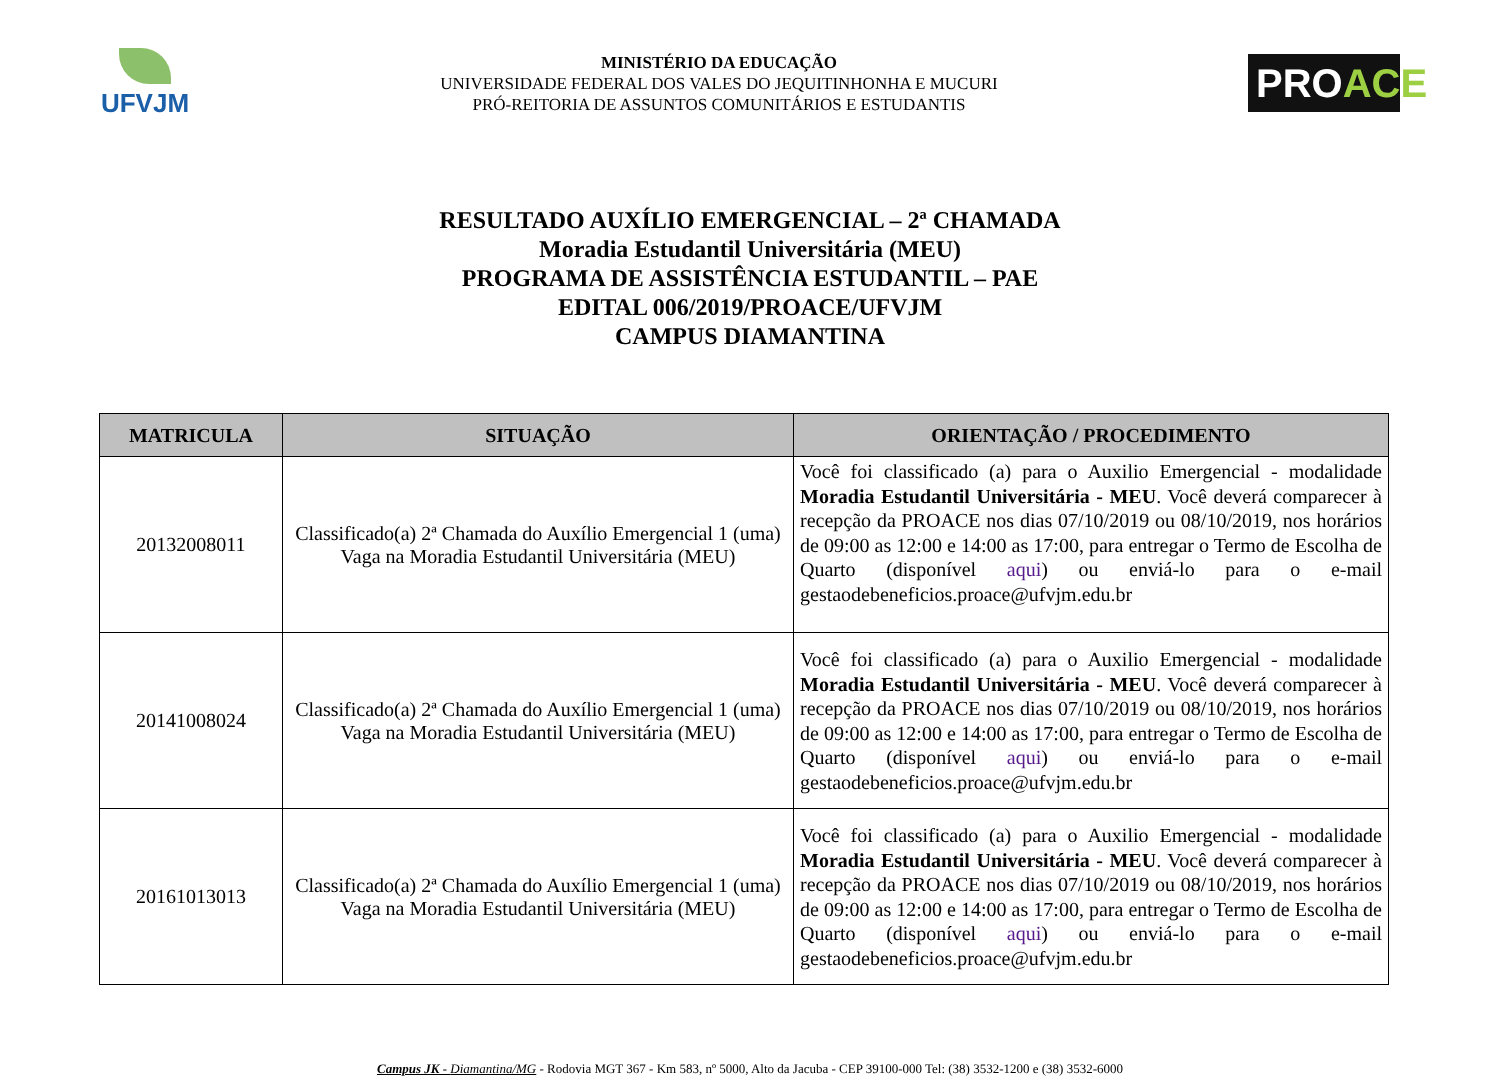UFVJM
MINISTÉRIO DA EDUCAÇÃO
UNIVERSIDADE FEDERAL DOS VALES DO JEQUITINHONHA E MUCURI
PRÓ-REITORIA DE ASSUNTOS COMUNITÁRIOS E ESTUDANTIS
PROACE
RESULTADO AUXÍLIO EMERGENCIAL – 2ª CHAMADA
Moradia Estudantil Universitária (MEU)
PROGRAMA DE ASSISTÊNCIA ESTUDANTIL – PAE
EDITAL 006/2019/PROACE/UFVJM
CAMPUS DIAMANTINA
| MATRICULA | SITUAÇÃO | ORIENTAÇÃO / PROCEDIMENTO |
| --- | --- | --- |
| 20132008011 | Classificado(a) 2ª Chamada do Auxílio Emergencial 1 (uma) Vaga na Moradia Estudantil Universitária (MEU) | Você foi classificado (a) para o Auxilio Emergencial - modalidade Moradia Estudantil Universitária - MEU . Você deverá comparecer à recepção da PROACE nos dias 07/10/2019 ou 08/10/2019, nos horários de 09:00 as 12:00 e 14:00 as 17:00, para entregar o Termo de Escolha de Quarto (disponível aqui ) ou enviá-lo para o e-mail gestaodebeneficios.proace@ufvjm.edu.br |
| 20141008024 | Classificado(a) 2ª Chamada do Auxílio Emergencial 1 (uma) Vaga na Moradia Estudantil Universitária (MEU) | Você foi classificado (a) para o Auxilio Emergencial - modalidade Moradia Estudantil Universitária - MEU . Você deverá comparecer à recepção da PROACE nos dias 07/10/2019 ou 08/10/2019, nos horários de 09:00 as 12:00 e 14:00 as 17:00, para entregar o Termo de Escolha de Quarto (disponível aqui ) ou enviá-lo para o e-mail gestaodebeneficios.proace@ufvjm.edu.br |
| 20161013013 | Classificado(a) 2ª Chamada do Auxílio Emergencial 1 (uma) Vaga na Moradia Estudantil Universitária (MEU) | Você foi classificado (a) para o Auxilio Emergencial - modalidade Moradia Estudantil Universitária - MEU . Você deverá comparecer à recepção da PROACE nos dias 07/10/2019 ou 08/10/2019, nos horários de 09:00 as 12:00 e 14:00 as 17:00, para entregar o Termo de Escolha de Quarto (disponível aqui ) ou enviá-lo para o e-mail gestaodebeneficios.proace@ufvjm.edu.br |
Campus JK - Diamantina/MG - Rodovia MGT 367 - Km 583, nº 5000, Alto da Jacuba - CEP 39100-000 Tel: (38) 3532-1200 e (38) 3532-6000